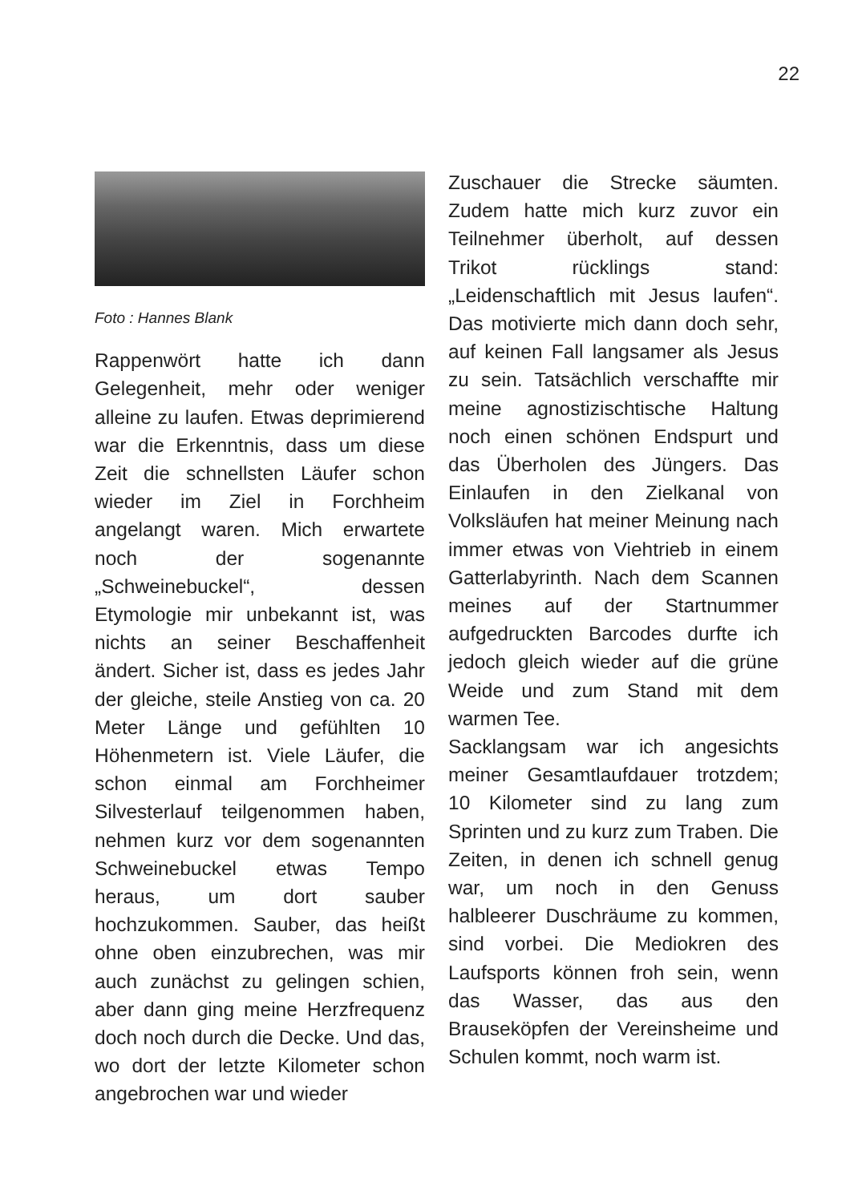22
Foto : Hannes Blank
Rappenwört hatte ich dann Gelegenheit, mehr oder weniger alleine zu laufen. Etwas deprimierend war die Erkenntnis, dass um diese Zeit die schnellsten Läufer schon wieder im Ziel in Forchheim angelangt waren. Mich erwartete noch der sogenannte „Schweinebuckel“, dessen Etymologie mir unbekannt ist, was nichts an seiner Beschaffenheit ändert. Sicher ist, dass es jedes Jahr der gleiche, steile Anstieg von ca. 20 Meter Länge und gefühlten 10 Höhenmetern ist. Viele Läufer, die schon einmal am Forchheimer Silvesterlauf teilgenommen haben, nehmen kurz vor dem sogenannten Schweinebuckel etwas Tempo heraus, um dort sauber hochzukommen. Sauber, das heißt ohne oben einzubrechen, was mir auch zunächst zu gelingen schien, aber dann ging meine Herzfrequenz doch noch durch die Decke. Und das, wo dort der letzte Kilometer schon angebrochen war und wieder
Zuschauer die Strecke säumten. Zudem hatte mich kurz zuvor ein Teilnehmer überholt, auf dessen Trikot rücklings stand: „Leidenschaftlich mit Jesus laufen“. Das motivierte mich dann doch sehr, auf keinen Fall langsamer als Jesus zu sein. Tatsächlich verschaffte mir meine agnostizischtische Haltung noch einen schönen Endspurt und das Überholen des Jüngers. Das Einlaufen in den Zielkanal von Volksläufen hat meiner Meinung nach immer etwas von Viehtrieb in einem Gatterlabyrinth. Nach dem Scannen meines auf der Startnummer aufgedruckten Barcodes durfte ich jedoch gleich wieder auf die grüne Weide und zum Stand mit dem warmen Tee.
Sacklangsam war ich angesichts meiner Gesamtlaufdauer trotzdem; 10 Kilometer sind zu lang zum Sprinten und zu kurz zum Traben. Die Zeiten, in denen ich schnell genug war, um noch in den Genuss halbleerer Duschräume zu kommen, sind vorbei. Die Mediokren des Laufsports können froh sein, wenn das Wasser, das aus den Brauseköpfen der Vereinsheime und Schulen kommt, noch warm ist.